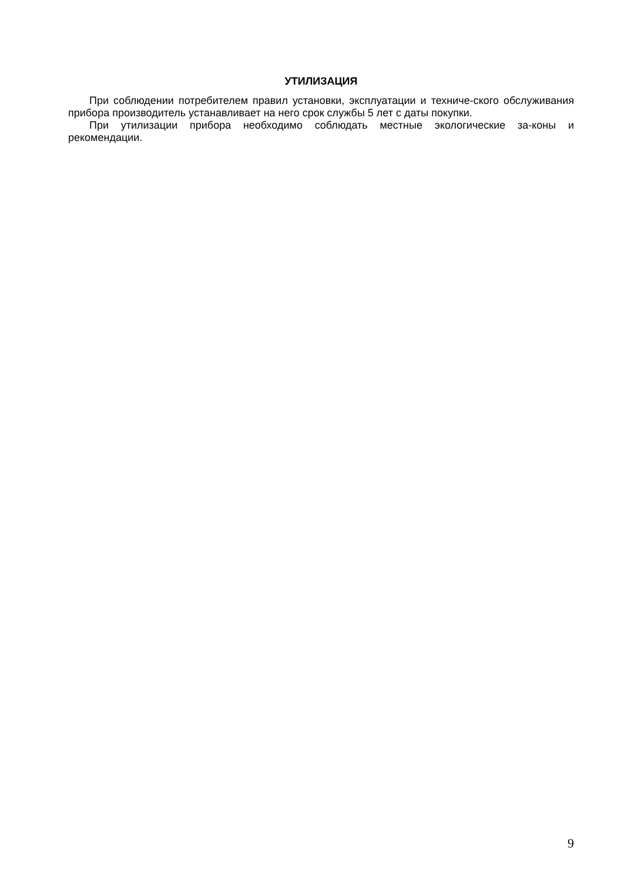УТИЛИЗАЦИЯ
При соблюдении потребителем правил установки, эксплуатации и техниче-ского обслуживания прибора производитель устанавливает на него срок службы 5 лет с даты покупки.
При утилизации прибора необходимо соблюдать местные экологические за-коны и рекомендации.
9